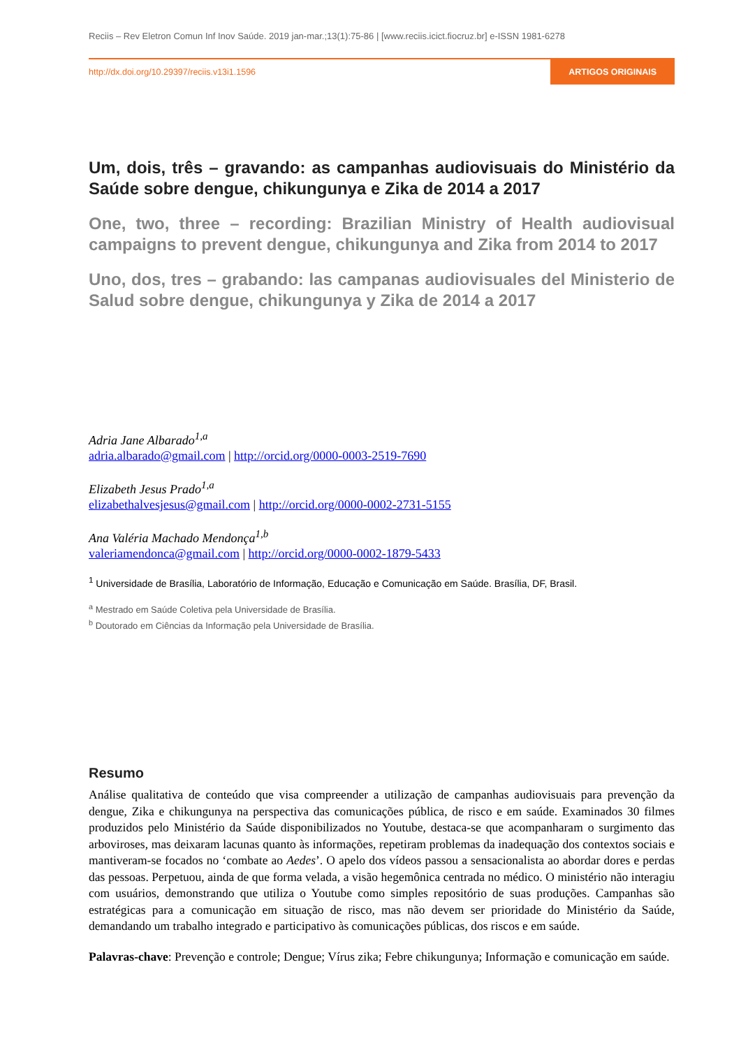Reciis – Rev Eletron Comun Inf Inov Saúde. 2019 jan-mar.;13(1):75-86 | [www.reciis.icict.fiocruz.br] e-ISSN 1981-6278
http://dx.doi.org/10.29397/reciis.v13i1.1596 ARTIGOS ORIGINAIS
Um, dois, três – gravando: as campanhas audiovisuais do Ministério da Saúde sobre dengue, chikungunya e Zika de 2014 a 2017
One, two, three – recording: Brazilian Ministry of Health audiovisual campaigns to prevent dengue, chikungunya and Zika from 2014 to 2017
Uno, dos, tres – grabando: las campanas audiovisuales del Ministerio de Salud sobre dengue, chikungunya y Zika de 2014 a 2017
Adria Jane Albarado<sup>1,a</sup>
adria.albarado@gmail.com | http://orcid.org/0000-0003-2519-7690
Elizabeth Jesus Prado<sup>1,a</sup>
elizabethalvesjesus@gmail.com | http://orcid.org/0000-0002-2731-5155
Ana Valéria Machado Mendonça<sup>1,b</sup>
valeriamendonca@gmail.com | http://orcid.org/0000-0002-1879-5433
<sup>1</sup> Universidade de Brasília, Laboratório de Informação, Educação e Comunicação em Saúde. Brasília, DF, Brasil.
<sup>a</sup> Mestrado em Saúde Coletiva pela Universidade de Brasília.
<sup>b</sup> Doutorado em Ciências da Informação pela Universidade de Brasília.
Resumo
Análise qualitativa de conteúdo que visa compreender a utilização de campanhas audiovisuais para prevenção da dengue, Zika e chikungunya na perspectiva das comunicações pública, de risco e em saúde. Examinados 30 filmes produzidos pelo Ministério da Saúde disponibilizados no Youtube, destaca-se que acompanharam o surgimento das arboviroses, mas deixaram lacunas quanto às informações, repetiram problemas da inadequação dos contextos sociais e mantiveram-se focados no ‘combate ao Aedes’. O apelo dos vídeos passou a sensacionalista ao abordar dores e perdas das pessoas. Perpetuou, ainda de que forma velada, a visão hegemônica centrada no médico. O ministério não interagiu com usuários, demonstrando que utiliza o Youtube como simples repositório de suas produções. Campanhas são estratégicas para a comunicação em situação de risco, mas não devem ser prioridade do Ministério da Saúde, demandando um trabalho integrado e participativo às comunicações públicas, dos riscos e em saúde.
Palavras-chave: Prevenção e controle; Dengue; Vírus zika; Febre chikungunya; Informação e comunicação em saúde.